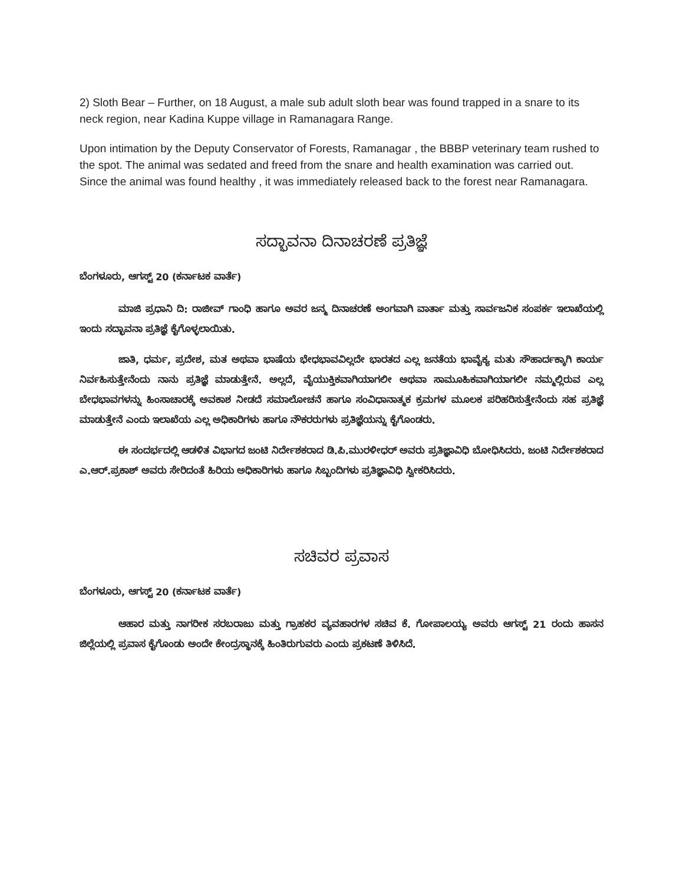2) Sloth Bear – Further, on 18 August, a male sub adult sloth bear was found trapped in a snare to its neck region, near Kadina Kuppe village in Ramanagara Range.
Upon intimation by the Deputy Conservator of Forests, Ramanagar , the BBBP veterinary team rushed to the spot. The animal was sedated and freed from the snare and health examination was carried out. Since the animal was found healthy , it was immediately released back to the forest near Ramanagara.
ಸದ್ಭಾವನಾ ದಿನಾಚರಣೆ ಪ್ರತಿಜ್ಞೆ
ಬೆಂಗಳೂರು, ಆಗಸ್ಟ್ 20 (ಕರ್ನಾಟಕ ವಾರ್ತೆ)
ಮಾಜಿ ಪ್ರಧಾನಿ ದಿ: ರಾಜೀವ್ ಗಾಂಧಿ ಹಾಗೂ ಅವರ ಜನ್ಮ ದಿನಾಚರಣೆ ಅಂಗವಾಗಿ ವಾರ್ತಾ ಮತ್ತು ಸಾರ್ವಜನಿಕ ಸಂಪರ್ಕ ಇಲಾಖೆಯಲ್ಲಿ ಇಂದು ಸದ್ಭಾವನಾ ಪ್ರತಿಜ್ಞೆ ಕೈಗೊಳ್ಳಲಾಯಿತು.
ಜಾತಿ, ಧರ್ಮ, ಪ್ರದೇಶ, ಮತ ಅಥವಾ ಭಾಷೆಯ ಭೇಧಭಾವವಿಲ್ಲದೇ ಭಾರತದ ಎಲ್ಲ ಜನತೆಯ ಭಾವೈಕ್ಯ ಮತು ಸೌಹಾರ್ದಕ್ಕಾಗಿ ಕಾರ್ಯ ನಿರ್ವಹಿಸುತ್ತೇನೆಂದು ನಾನು ಪ್ರತಿಜ್ಞೆ ಮಾಡುತ್ತೇನೆ. ಅಲ್ಲದೆ, ವೈಯುಕ್ತಿಕವಾಗಿಯಾಗಲೀ ಅಥವಾ ಸಾಮೂಹಿಕವಾಗಿಯಾಗಲೀ ನಮ್ಮಲ್ಲಿರುವ ಎಲ್ಲ ಬೇಧಭಾವಗಳನ್ನು ಹಿಂಸಾಚಾರಕ್ಕೆ ಅವಕಾಶ ನೀಡದೆ ಸಮಾಲೋಚನೆ ಹಾಗೂ ಸಂವಿಧಾನಾತ್ಮಕ ಕ್ರಮಗಳ ಮೂಲಕ ಪರಿಹರಿಸುತ್ತೇನೆಂದು ಸಹ ಪ್ರತಿಜ್ಞೆ ಮಾಡುತ್ತೇನೆ ಎಂದು ಇಲಾಖೆಯ ಎಲ್ಲ ಅಧಿಕಾರಿಗಳು ಹಾಗೂ ನೌಕರರುಗಳು ಪ್ರತಿಜ್ಞೆಯನ್ನು ಕೈಗೊಂಡರು.
ಈ ಸಂದರ್ಭದಲ್ಲಿ ಆಡಳಿತ ವಿಭಾಗದ ಜಂಟಿ ನಿರ್ದೇಶಕರಾದ ಡಿ.ಪಿ.ಮುರಳೀಧರ್ ಅವರು ಪ್ರತಿಜ್ಞಾವಿಧಿ ಬೋಧಿಸಿದರು. ಜಂಟಿ ನಿರ್ದೇಶಕರಾದ ಎ.ಆರ್.ಪ್ರಕಾಶ್ ಅವರು ಸೇರಿದಂತೆ ಹಿರಿಯ ಅಧಿಕಾರಿಗಳು ಹಾಗೂ ಸಿಬ್ಬಂದಿಗಳು ಪ್ರತಿಜ್ಞಾವಿಧಿ ಸ್ವೀಕರಿಸಿದರು.
ಸಚಿವರ ಪ್ರವಾಸ
ಬೆಂಗಳೂರು, ಆಗಸ್ಟ್ 20 (ಕರ್ನಾಟಕ ವಾರ್ತೆ)
ಆಹಾರ ಮತ್ತು ನಾಗರೀಕ ಸರಬರಾಜು ಮತ್ತು ಗ್ರಾಹಕರ ವ್ಯವಹಾರಗಳ ಸಚಿವ ಕೆ. ಗೋಪಾಲಯ್ಯ ಅವರು ಆಗಸ್ಟ್ 21 ರಂದು ಹಾಸನ ಜಿಲ್ಲೆಯಲ್ಲಿ ಪ್ರವಾಸ ಕೈಗೊಂಡು ಅಂದೇ ಕೇಂದ್ರಸ್ಥಾನಕ್ಕೆ ಹಿಂತಿರುಗುವರು ಎಂದು ಪ್ರಕಟಣೆ ತಿಳಿಸಿದೆ.